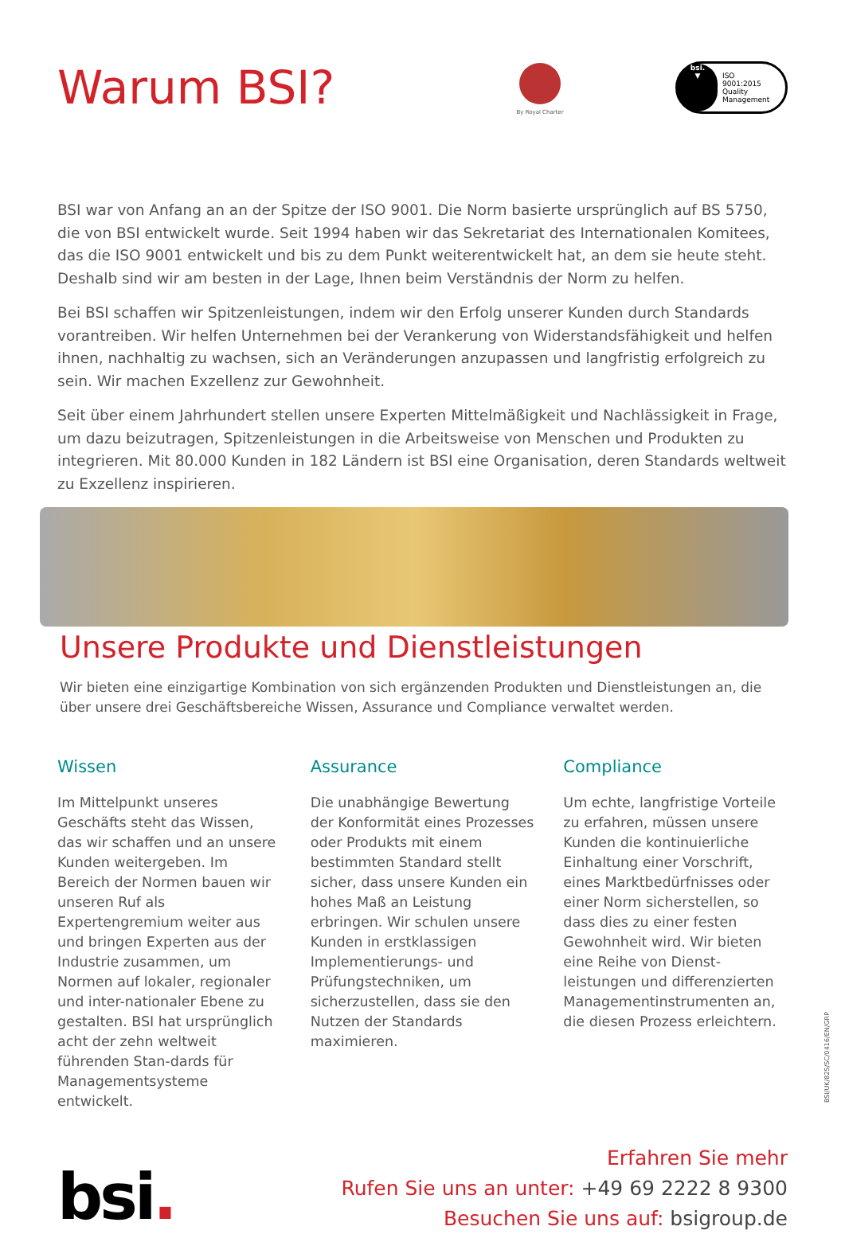Warum BSI?
By Royal Charter
bsi.
▼
ISO
9001:2015
Quality
Management
BSI war von Anfang an an der Spitze der ISO 9001. Die Norm basierte ursprünglich auf BS 5750, die von BSI entwickelt wurde. Seit 1994 haben wir das Sekretariat des Internationalen Komitees, das die ISO 9001 entwickelt und bis zu dem Punkt weiterentwickelt hat, an dem sie heute steht. Deshalb sind wir am besten in der Lage, Ihnen beim Verständnis der Norm zu helfen.
Bei BSI schaffen wir Spitzenleistungen, indem wir den Erfolg unserer Kunden durch Standards vorantreiben. Wir helfen Unternehmen bei der Verankerung von Widerstandsfähigkeit und helfen ihnen, nachhaltig zu wachsen, sich an Veränderungen anzupassen und langfristig erfolgreich zu sein. Wir machen Exzellenz zur Gewohnheit.
Seit über einem Jahrhundert stellen unsere Experten Mittelmäßigkeit und Nachlässigkeit in Frage, um dazu beizutragen, Spitzenleistungen in die Arbeitsweise von Menschen und Produkten zu integrieren. Mit 80.000 Kunden in 182 Ländern ist BSI eine Organisation, deren Standards weltweit zu Exzellenz inspirieren.
Unsere Produkte und Dienstleistungen
Wir bieten eine einzigartige Kombination von sich ergänzenden Produkten und Dienstleistungen an, die über unsere drei Geschäftsbereiche Wissen, Assurance und Compliance verwaltet werden.
Wissen
Im Mittelpunkt unseres Geschäfts steht das Wissen, das wir schaffen und an unsere Kunden weitergeben. Im Bereich der Normen bauen wir unseren Ruf als Expertengremium weiter aus und bringen Experten aus der Industrie zusammen, um Normen auf lokaler, regionaler und inter-nationaler Ebene zu gestalten. BSI hat ursprünglich acht der zehn weltweit führenden Stan-dards für Managementsysteme entwickelt.
Assurance
Die unabhängige Bewertung der Konformität eines Prozesses oder Produkts mit einem bestimmten Standard stellt sicher, dass unsere Kunden ein hohes Maß an Leistung erbringen. Wir schulen unsere Kunden in erstklassigen Implementierungs- und Prüfungstechniken, um sicherzustellen, dass sie den Nutzen der Standards maximieren.
Compliance
Um echte, langfristige Vorteile zu erfahren, müssen unsere Kunden die kontinuierliche Einhaltung einer Vorschrift, eines Marktbedürfnisses oder einer Norm sicherstellen, so dass dies zu einer festen Gewohnheit wird. Wir bieten eine Reihe von Dienst-leistungen und differenzierten Managementinstrumenten an, die diesen Prozess erleichtern.
bsi.
Erfahren Sie mehr
Rufen Sie uns an unter: +49 69 2222 8 9300
Besuchen Sie uns auf: bsigroup.de
BSI/UK/825/SC/0416/EN/GRP